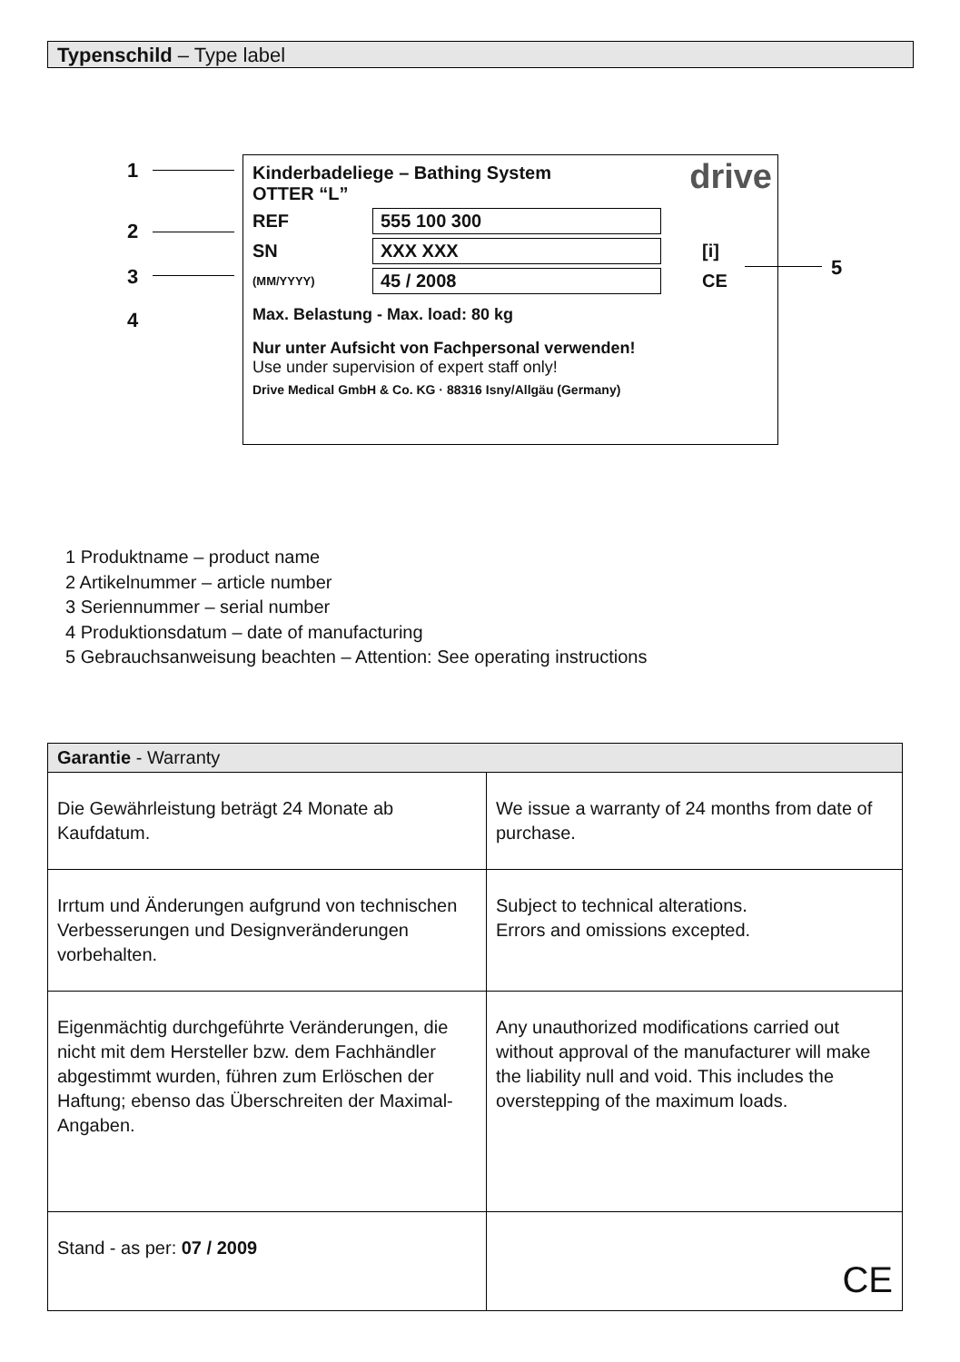Typenschild – Type label
1
2
3
4
5
drive
Kinderbadeliege – Bathing System
OTTER “L”
REF 555 100 300
SN XXX XXX [i]
(MM/YYYY) 45 / 2008 CE
Max. Belastung - Max. load: 80 kg
Nur unter Aufsicht von Fachpersonal verwenden!
Use under supervision of expert staff only!
Drive Medical GmbH & Co. KG · 88316 Isny/Allgäu (Germany)
1 Produktname – product name
2 Artikelnummer – article number
3 Seriennummer – serial number
4 Produktionsdatum – date of manufacturing
5 Gebrauchsanweisung beachten – Attention: See operating instructions
| Garantie - Warranty | |
| --- | --- |
| Die Gewährleistung beträgt 24 Monate ab Kaufdatum. | We issue a warranty of 24 months from date of purchase. |
| Irrtum und Änderungen aufgrund von technischen Verbesserungen und Designveränderungen vorbehalten. | Subject to technical alterations. Errors and omissions excepted. |
| Eigenmächtig durchgeführte Veränderungen, die nicht mit dem Hersteller bzw. dem Fachhändler abgestimmt wurden, führen zum Erlöschen der Haftung; ebenso das Überschreiten der Maximal-Angaben. | Any unauthorized modifications carried out without approval of the manufacturer will make the liability null and void. This includes the overstepping of the maximum loads. |
| Stand - as per: 07 / 2009 | CE |